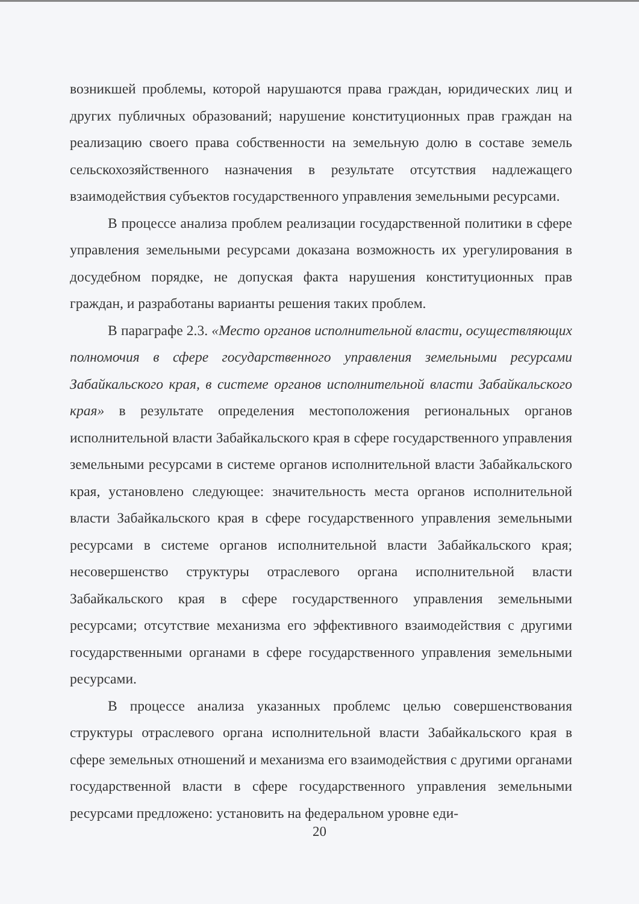возникшей проблемы, которой нарушаются права граждан, юридических лиц и других публичных образований; нарушение конституционных прав граждан на реализацию своего права собственности на земельную долю в составе земель сельскохозяйственного назначения в результате отсутствия надлежащего взаимодействия субъектов государственного управления земельными ресурсами.
В процессе анализа проблем реализации государственной политики в сфере управления земельными ресурсами доказана возможность их урегулирования в досудебном порядке, не допуская факта нарушения конституционных прав граждан, и разработаны варианты решения таких проблем.
В параграфе 2.3. «Место органов исполнительной власти, осуществляющих полномочия в сфере государственного управления земельными ресурсами Забайкальского края, в системе органов исполнительной власти Забайкальского края» в результате определения местоположения региональных органов исполнительной власти Забайкальского края в сфере государственного управления земельными ресурсами в системе органов исполнительной власти Забайкальского края, установлено следующее: значительность места органов исполнительной власти Забайкальского края в сфере государственного управления земельными ресурсами в системе органов исполнительной власти Забайкальского края; несовершенство структуры отраслевого органа исполнительной власти Забайкальского края в сфере государственного управления земельными ресурсами; отсутствие механизма его эффективного взаимодействия с другими государственными органами в сфере государственного управления земельными ресурсами.
В процессе анализа указанных проблемс целью совершенствования структуры отраслевого органа исполнительной власти Забайкальского края в сфере земельных отношений и механизма его взаимодействия с другими органами государственной власти в сфере государственного управления земельными ресурсами предложено: установить на федеральном уровне еди-
20